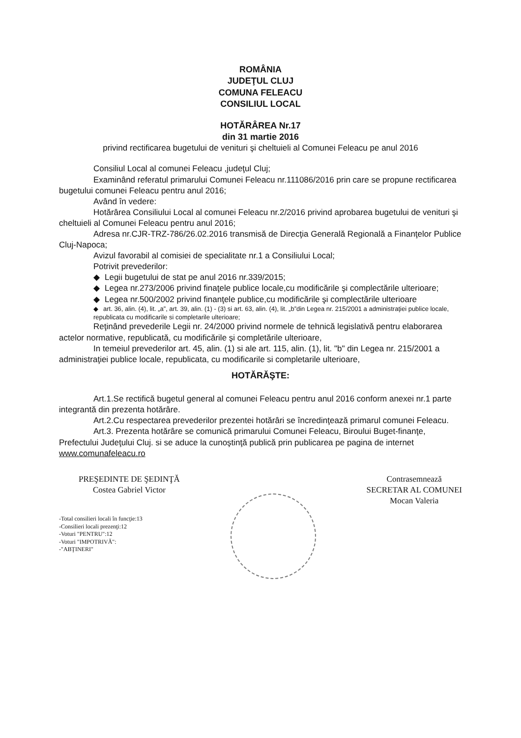ROMÂNIA
JUDEŢUL CLUJ
COMUNA FELEACU
CONSILIUL LOCAL
HOTĂRÂREA Nr.17
din 31 martie 2016
privind rectificarea bugetului de venituri şi cheltuieli al Comunei Feleacu pe anul 2016
Consiliul Local al comunei Feleacu ,judeţul Cluj;
Examinând referatul primarului Comunei Feleacu nr.111086/2016 prin care se propune rectificarea bugetului comunei Feleacu pentru anul 2016;
Având în vedere:
Hotărârea Consiliului Local al comunei Feleacu nr.2/2016 privind aprobarea bugetului de venituri şi cheltuieli al Comunei Feleacu pentru anul 2016;
Adresa nr.CJR-TRZ-786/26.02.2016 transmisă de Direcţia Generală Regională a Finanţelor Publice Cluj-Napoca;
Avizul favorabil al comisiei de specialitate nr.1 a Consiliului Local;
Potrivit prevederilor:
◆ Legii bugetului de stat pe anul 2016 nr.339/2015;
◆ Legea nr.273/2006 privind finaţele publice locale,cu modificările şi complectările ulterioare;
◆ Legea nr.500/2002 privind finanţele publice,cu modificările şi complectările ulterioare
◆ art. 36, alin. (4), lit. „a”, art. 39, alin. (1) - (3) si art. 63, alin. (4), lit. „b”din Legea nr. 215/2001 a administraţiei publice locale, republicata cu modificarile si completarile ulterioare;
Reţinând prevederile Legii nr. 24/2000 privind normele de tehnică legislativă pentru elaborarea actelor normative, republicată, cu modificările şi completările ulterioare,
In temeiul prevederilor art. 45, alin. (1) si ale art. 115, alin. (1), lit. "b" din Legea nr. 215/2001 a administraţiei publice locale, republicata, cu modificarile si completarile ulterioare,
HOTĂRĂŞTE:
Art.1.Se rectifică bugetul general al comunei Feleacu pentru anul 2016 conform anexei nr.1 parte integrantă din prezenta hotărâre.
Art.2.Cu respectarea prevederilor prezentei hotărâri se încredinţează primarul comunei Feleacu.
Art.3. Prezenta hotărâre se comunică primarului Comunei Feleacu, Biroului Buget-finanţe, Prefectului Judeţului Cluj. si se aduce la cunoştinţă publică prin publicarea pe pagina de internet www.comunafeleacu.ro
PREŞEDINTE DE ŞEDINŢĂ
Costea Gabriel Victor
-Total consilieri locali în funcţie:13
-Consilieri locali prezenţi:12
-Voturi "PENTRU":12
-Voturi "IMPOTRIVĂ":
-"ABŢINERI"
Contrasemnează
SECRETAR AL COMUNEI
Mocan Valeria